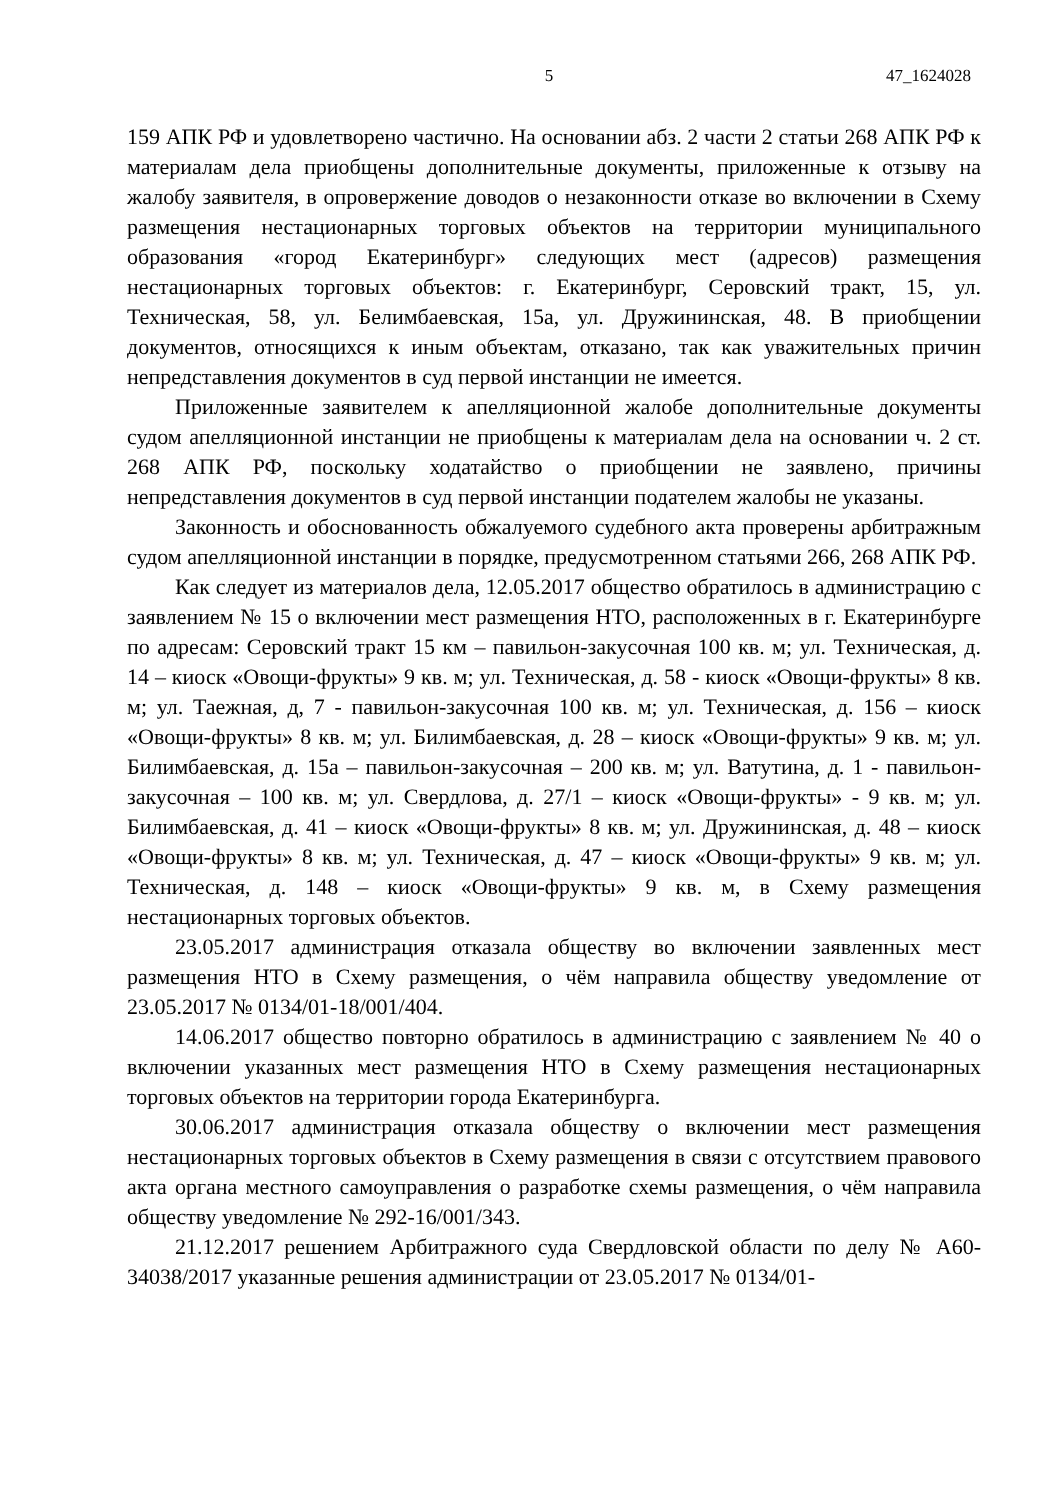5 47_1624028
159 АПК РФ и удовлетворено частично. На основании абз. 2 части 2 статьи 268 АПК РФ к материалам дела приобщены дополнительные документы, приложенные к отзыву на жалобу заявителя, в опровержение доводов о незаконности отказе во включении в Схему размещения нестационарных торговых объектов на территории муниципального образования «город Екатеринбург» следующих мест (адресов) размещения нестационарных торговых объектов: г. Екатеринбург, Серовский тракт, 15, ул. Техническая, 58, ул. Белимбаевская, 15а, ул. Дружининская, 48. В приобщении документов, относящихся к иным объектам, отказано, так как уважительных причин непредставления документов в суд первой инстанции не имеется.
Приложенные заявителем к апелляционной жалобе дополнительные документы судом апелляционной инстанции не приобщены к материалам дела на основании ч. 2 ст. 268 АПК РФ, поскольку ходатайство о приобщении не заявлено, причины непредставления документов в суд первой инстанции подателем жалобы не указаны.
Законность и обоснованность обжалуемого судебного акта проверены арбитражным судом апелляционной инстанции в порядке, предусмотренном статьями 266, 268 АПК РФ.
Как следует из материалов дела, 12.05.2017 общество обратилось в администрацию с заявлением № 15 о включении мест размещения НТО, расположенных в г. Екатеринбурге по адресам: Серовский тракт 15 км – павильон-закусочная 100 кв. м; ул. Техническая, д. 14 – киоск «Овощи-фрукты» 9 кв. м; ул. Техническая, д. 58 - киоск «Овощи-фрукты» 8 кв. м; ул. Таежная, д, 7 - павильон-закусочная 100 кв. м; ул. Техническая, д. 156 – киоск «Овощи-фрукты» 8 кв. м; ул. Билимбаевская, д. 28 – киоск «Овощи-фрукты» 9 кв. м; ул. Билимбаевская, д. 15а – павильон-закусочная – 200 кв. м; ул. Ватутина, д. 1 - павильон-закусочная – 100 кв. м; ул. Свердлова, д. 27/1 – киоск «Овощи-фрукты» - 9 кв. м; ул. Билимбаевская, д. 41 – киоск «Овощи-фрукты» 8 кв. м; ул. Дружининская, д. 48 – киоск «Овощи-фрукты» 8 кв. м; ул. Техническая, д. 47 – киоск «Овощи-фрукты» 9 кв. м; ул. Техническая, д. 148 – киоск «Овощи-фрукты» 9 кв. м, в Схему размещения нестационарных торговых объектов.
23.05.2017 администрация отказала обществу во включении заявленных мест размещения НТО в Схему размещения, о чём направила обществу уведомление от 23.05.2017 № 0134/01-18/001/404.
14.06.2017 общество повторно обратилось в администрацию с заявлением № 40 о включении указанных мест размещения НТО в Схему размещения нестационарных торговых объектов на территории города Екатеринбурга.
30.06.2017 администрация отказала обществу о включении мест размещения нестационарных торговых объектов в Схему размещения в связи с отсутствием правового акта органа местного самоуправления о разработке схемы размещения, о чём направила обществу уведомление № 292-16/001/343.
21.12.2017 решением Арбитражного суда Свердловской области по делу № А60-34038/2017 указанные решения администрации от 23.05.2017 № 0134/01-